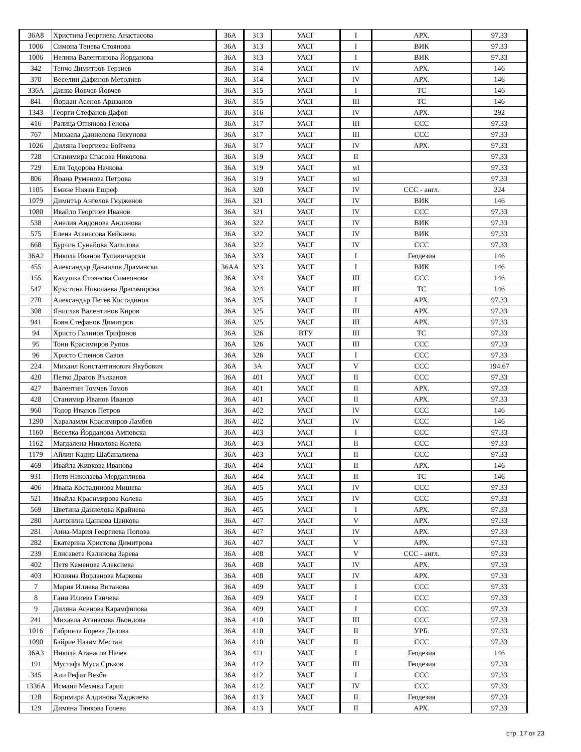| 36А8 | Христина Георгиева Анастасова | 36А | 313 | УАСГ | I | АРХ. | 97.33 |
| 1006 | Симона Тенева Стоянова | 36А | 313 | УАСГ | I | ВИК | 97.33 |
| 1006 | Нелина Валентинова Йорданова | 36А | 313 | УАСГ | I | ВИК | 97.33 |
| 342 | Тенчо Димитров Терзиев | 36А | 314 | УАСГ | IV | АРХ. | 146 |
| 370 | Веселин Дафинов Методиев | 36А | 314 | УАСГ | IV | АРХ. | 146 |
| 336А | Динко Йовчев Йовчев | 36А | 315 | УАСГ | I | ТС | 146 |
| 841 | Йордан Асенов Аризанов | 36А | 315 | УАСГ | III | ТС | 146 |
| 1343 | Георги Стефанов Дафов | 36А | 316 | УАСГ | IV | АРХ. | 292 |
| 416 | Ралица Огнянова Генова | 36А | 317 | УАСГ | III | ССС | 97.33 |
| 767 | Михаела Даниелова Пекунова | 36А | 317 | УАСГ | III | ССС | 97.33 |
| 1026 | Диляна Георгиева Бойчева | 36А | 317 | УАСГ | IV | АРХ. | 97.33 |
| 728 | Станимира Спасова Николова | 36А | 319 | УАСГ | II | | 97.33 |
| 729 | Ели Тодорова Начкова | 36А | 319 | УАСГ | мI | | 97.33 |
| 806 | Йоана Руменова Петрова | 36А | 319 | УАСГ | мI | | 97.33 |
| 1105 | Емине Ниязи Ешреф | 36А | 320 | УАСГ | IV | ССС - англ. | 224 |
| 1079 | Димитър Ангелов Гюдженов | 36А | 321 | УАСГ | IV | ВИК | 146 |
| 1080 | Ивайло Георгиев Иванов | 36А | 321 | УАСГ | IV | ССС | 97.33 |
| 538 | Анелия Андонова Андонова | 36А | 322 | УАСГ | IV | ВИК | 97.33 |
| 575 | Елена Атанасова Кейкиева | 36А | 322 | УАСГ | IV | ВИК | 97.33 |
| 668 | Бурчин Сунайова Халилова | 36А | 322 | УАСГ | IV | ССС | 97.33 |
| 36А2 | Никола Иванов Тупавичарски | 36А | 323 | УАСГ | I | Геодезия | 146 |
| 455 | Александър Данаилов Драмански | 36АА | 323 | УАСГ | I | ВИК | 146 |
| 155 | Калушка Стоянова Симеонова | 36А | 324 | УАСГ | III | ССС | 146 |
| 547 | Кръстина Николаева Драгомирова | 36А | 324 | УАСГ | III | ТС | 146 |
| 270 | Александър Петев Костадинов | 36А | 325 | УАСГ | I | АРХ. | 97.33 |
| 308 | Янислав Валентинов Киров | 36А | 325 | УАСГ | III | АРХ. | 97.33 |
| 941 | Боян Стефанов Димитров | 36А | 325 | УАСГ | III | АРХ. | 97.33 |
| 94 | Христо Галинов Трифонов | 36А | 326 | ВТУ | III | ТС | 97.33 |
| 95 | Тони Красимиров Рупов | 36А | 326 | УАСГ | III | ССС | 97.33 |
| 96 | Христо Стоянов Савов | 36А | 326 | УАСГ | I | ССС | 97.33 |
| 224 | Михаил Константинович Якубович | 36А | 3А | УАСГ | V | ССС | 194.67 |
| 420 | Петко Драгов Вълканов | 36А | 401 | УАСГ | II | ССС | 97.33 |
| 427 | Валентин Томчев Томов | 36А | 401 | УАСГ | II | АРХ. | 97.33 |
| 428 | Станимир Иванов Иванов | 36А | 401 | УАСГ | II | АРХ. | 97.33 |
| 960 | Тодор Иванов Петров | 36А | 402 | УАСГ | IV | ССС | 146 |
| 1290 | Хараламли Красимиров Ламбев | 36А | 402 | УАСГ | IV | ССС | 146 |
| 1160 | Веселка Йорданова Амповска | 36А | 403 | УАСГ | I | ССС | 97.33 |
| 1162 | Магдалена Николова Колева | 36А | 403 | УАСГ | II | ССС | 97.33 |
| 1179 | Айлин Кадир Шабаналиева | 36А | 403 | УАСГ | II | ССС | 97.33 |
| 469 | Ивайла Живкова Иванова | 36А | 404 | УАСГ | II | АРХ. | 146 |
| 931 | Петя Николаева Мерданлиева | 36А | 404 | УАСГ | II | ТС | 146 |
| 406 | Ивана Костадинова Мишева | 36А | 405 | УАСГ | IV | ССС | 97.33 |
| 521 | Ивайла Красимирова Колева | 36А | 405 | УАСГ | IV | ССС | 97.33 |
| 569 | Цветина Даниелова Крайнева | 36А | 405 | УАСГ | I | АРХ. | 97.33 |
| 280 | Антонина Цанкова Цанкова | 36А | 407 | УАСГ | V | АРХ. | 97.33 |
| 281 | Анна-Мария Георгиева Попова | 36А | 407 | УАСГ | IV | АРХ. | 97.33 |
| 282 | Екатерина Христова Димитрова | 36А | 407 | УАСГ | V | АРХ. | 97.33 |
| 239 | Елисавета Калинова Зарева | 36А | 408 | УАСГ | V | ССС - англ. | 97.33 |
| 402 | Петя Каменова Алексиева | 36А | 408 | УАСГ | IV | АРХ. | 97.33 |
| 403 | Юлияна Йорданова Маркова | 36А | 408 | УАСГ | IV | АРХ. | 97.33 |
| 7 | Мария Илиева Витанова | 36А | 409 | УАСГ | I | ССС | 97.33 |
| 8 | Гани Илиева Ганчева | 36А | 409 | УАСГ | I | ССС | 97.33 |
| 9 | Диляна Асенова Карамфилова | 36А | 409 | УАСГ | I | ССС | 97.33 |
| 241 | Михаела Атанасова Льондова | 36А | 410 | УАСГ | III | ССС | 97.33 |
| 1016 | Габриела Борева Делова | 36А | 410 | УАСГ | II | УРБ. | 97.33 |
| 1090 | Байрие Назим Местан | 36А | 410 | УАСГ | II | ССС | 97.33 |
| 36А3 | Никола Атанасов Начев | 36А | 411 | УАСГ | I | Геодезия | 146 |
| 191 | Мустафа Муса Сръков | 36А | 412 | УАСГ | III | Геодезия | 97.33 |
| 345 | Али Рефат Вехби | 36А | 412 | УАСГ | I | ССС | 97.33 |
| 1336А | Исмаил Мехмед Гарип | 36А | 412 | УАСГ | IV | ССС | 97.33 |
| 128 | Боримира Алдинова Хаджиева | 36А | 413 | УАСГ | II | Геодезия | 97.33 |
| 129 | Димяна Тянкова Гочева | 36А | 413 | УАСГ | II | АРХ. | 97.33 |
стр. 17 от 23